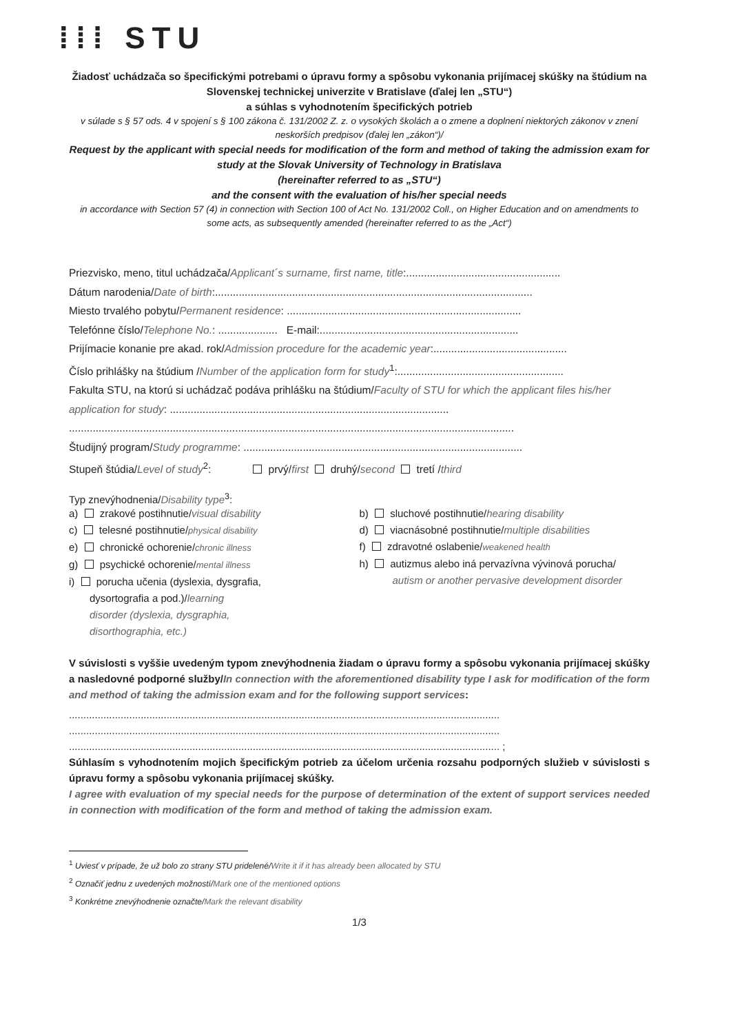⁞⁞⁞ STU
Žiadosť uchádzača so špecifickými potrebami o úpravu formy a spôsobu vykonania prijímacej skúšky na štúdium na Slovenskej technickej univerzite v Bratislave (ďalej len „STU“)
a súhlas s vyhodnotením špecifických potrieb
v súlade s § 57 ods. 4 v spojení s § 100 zákona č. 131/2002 Z. z. o vysokých školách a o zmene a doplnení niektorých zákonov v znení neskorších predpisov (ďalej len „zákon“)/
Request by the applicant with special needs for modification of the form and method of taking the admission exam for study at the Slovak University of Technology in Bratislava
(hereinafter referred to as „STU“)
and the consent with the evaluation of his/her special needs
in accordance with Section 57 (4) in connection with Section 100 of Act No. 131/2002 Coll., on Higher Education and on amendments to some acts, as subsequently amended (hereinafter referred to as the „Act“)
Priezvisko, meno, titul uchádzača/Applicant´s surname, first name, title:....................................................
Dátum narodenia/Date of birth:...........................................................................................................
Miesto trvalého pobytu/Permanent residence: ...............................................................................
Telefónne číslo/Telephone No.: .................... E-mail:...................................................................
Prijímacie konanie pre akad. rok/Admission procedure for the academic year:.............................................
Číslo prihlášky na štúdium /Number of the application form for study<sup>1</sup>:........................................................
Fakulta STU, na ktorú si uchádzač podáva prihlášku na štúdium/Faculty of STU for which the applicant files his/her application for study: ..............................................................................................
......................................................................................................................................................
Študijný program/Study programme: ..............................................................................................
Stupeň štúdia/Level of study<sup>2</sup>: prvý/first druhý/second tretí /third
Typ znevýhodnenia/Disability type<sup>3</sup>:
a) zrakové postihnutie/visual disability
c) telesné postihnutie/physical disability
e) chronické ochorenie/chronic illness
g) psychické ochorenie/mental illness
i) porucha učenia (dyslexia, dysgrafia,
dysortografia a pod.)/learning
disorder (dyslexia, dysgraphia,
disorthographia, etc.)
b) sluchové postihnutie/hearing disability
d) viacnásobné postihnutie/multiple disabilities
f) zdravotné oslabenie/weakened health
h) autizmus alebo iná pervazívna vývinová porucha/
autism or another pervasive development disorder
V súvislosti s vyššie uvedeným typom znevýhodnenia žiadam o úpravu formy a spôsobu vykonania prijímacej skúšky a nasledovné podporné služby/In connection with the aforementioned disability type I ask for modification of the form and method of taking the admission exam and for the following support services:
......................................................................................................................................................
......................................................................................................................................................
...................................................................................................................................................... ;
Súhlasím s vyhodnotením mojich špecifickým potrieb za účelom určenia rozsahu podporných služieb v súvislosti s úpravu formy a spôsobu vykonania prijímacej skúšky.
I agree with evaluation of my special needs for the purpose of determination of the extent of support services needed in connection with modification of the form and method of taking the admission exam.
<sup>1</sup> Uviesť v prípade, že už bolo zo strany STU pridelené/Write it if it has already been allocated by STU
<sup>2</sup> Označiť jednu z uvedených možností/Mark one of the mentioned options
<sup>3</sup> Konkrétne znevýhodnenie označte/Mark the relevant disability
1/3